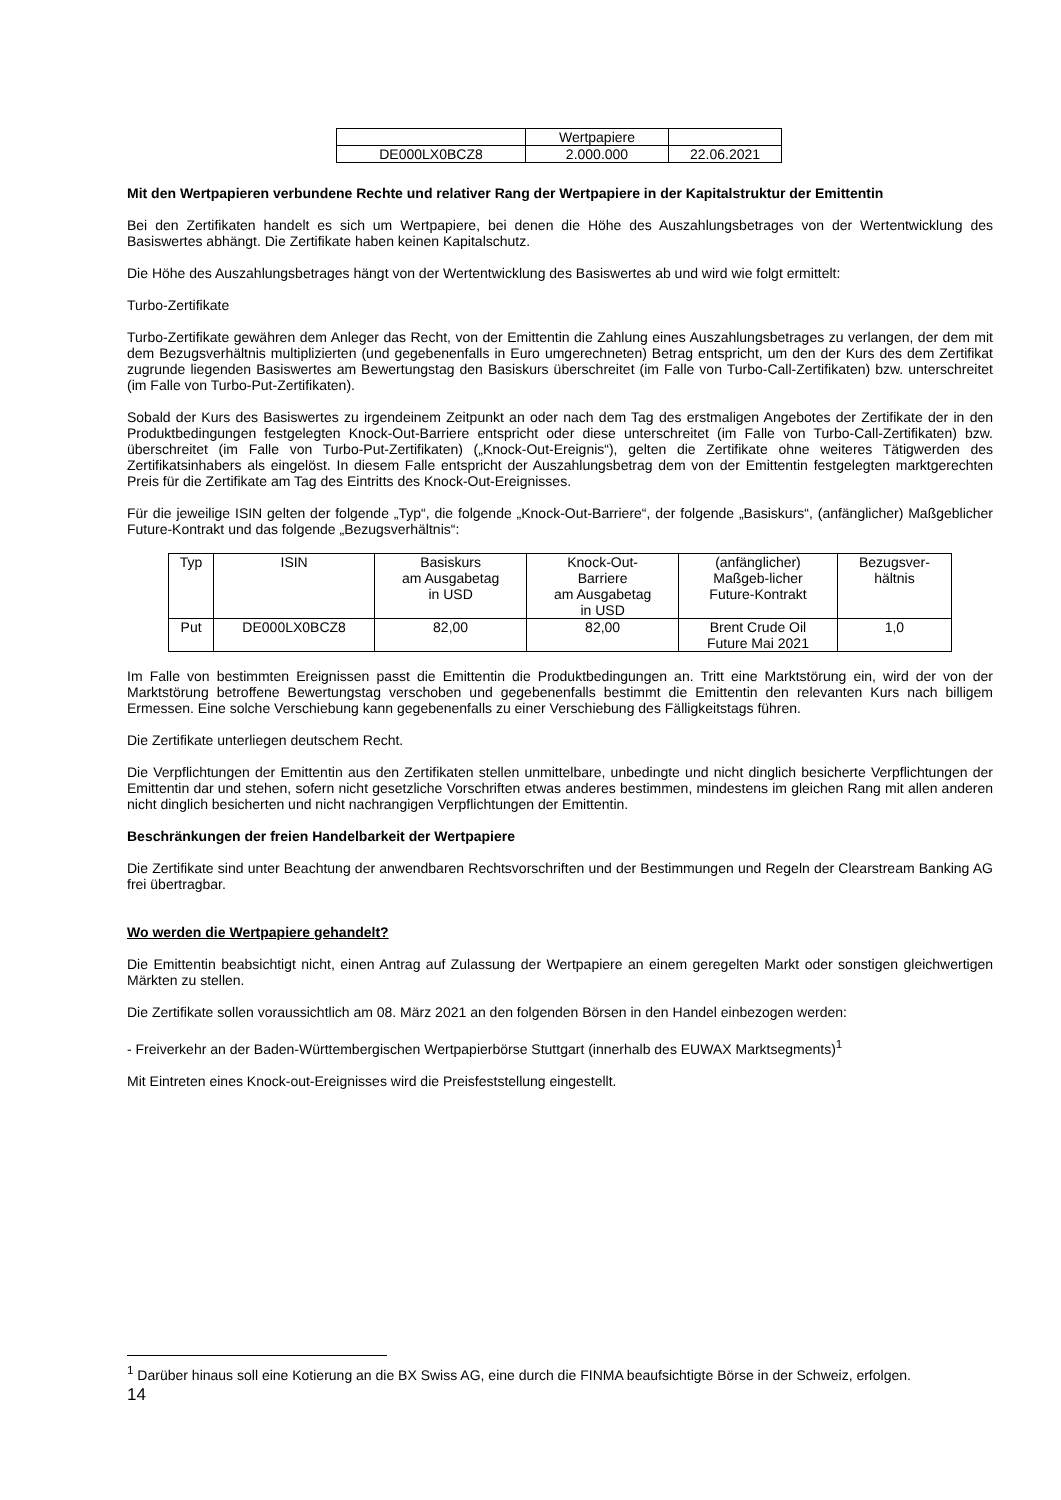| | Wertpapiere | |
| DE000LX0BCZ8 | 2.000.000 | 22.06.2021 |
Mit den Wertpapieren verbundene Rechte und relativer Rang der Wertpapiere in der Kapitalstruktur der Emittentin
Bei den Zertifikaten handelt es sich um Wertpapiere, bei denen die Höhe des Auszahlungsbetrages von der Wertentwicklung des Basiswertes abhängt. Die Zertifikate haben keinen Kapitalschutz.
Die Höhe des Auszahlungsbetrages hängt von der Wertentwicklung des Basiswertes ab und wird wie folgt ermittelt:
Turbo-Zertifikate
Turbo-Zertifikate gewähren dem Anleger das Recht, von der Emittentin die Zahlung eines Auszahlungsbetrages zu verlangen, der dem mit dem Bezugsverhältnis multiplizierten (und gegebenenfalls in Euro umgerechneten) Betrag entspricht, um den der Kurs des dem Zertifikat zugrunde liegenden Basiswertes am Bewertungstag den Basiskurs überschreitet (im Falle von Turbo-Call-Zertifikaten) bzw. unterschreitet (im Falle von Turbo-Put-Zertifikaten).
Sobald der Kurs des Basiswertes zu irgendeinem Zeitpunkt an oder nach dem Tag des erstmaligen Angebotes der Zertifikate der in den Produktbedingungen festgelegten Knock-Out-Barriere entspricht oder diese unterschreitet (im Falle von Turbo-Call-Zertifikaten) bzw. überschreitet (im Falle von Turbo-Put-Zertifikaten) („Knock-Out-Ereignis“), gelten die Zertifikate ohne weiteres Tätigwerden des Zertifikatsinhabers als eingelöst. In diesem Falle entspricht der Auszahlungsbetrag dem von der Emittentin festgelegten marktgerechten Preis für die Zertifikate am Tag des Eintritts des Knock-Out-Ereignisses.
Für die jeweilige ISIN gelten der folgende „Typ“, die folgende „Knock-Out-Barriere“, der folgende „Basiskurs“, (anfänglicher) Maßgeblicher Future-Kontrakt und das folgende „Bezugsverhältnis“:
| Typ | ISIN | Basiskurs am Ausgabetag in USD | Knock-Out- Barriere am Ausgabetag in USD | (anfänglicher) Maßgeb-licher Future-Kontrakt | Bezugsver- hältnis |
| Put | DE000LX0BCZ8 | 82,00 | 82,00 | Brent Crude Oil Future Mai 2021 | 1,0 |
Im Falle von bestimmten Ereignissen passt die Emittentin die Produktbedingungen an. Tritt eine Marktstörung ein, wird der von der Marktstörung betroffene Bewertungstag verschoben und gegebenenfalls bestimmt die Emittentin den relevanten Kurs nach billigem Ermessen. Eine solche Verschiebung kann gegebenenfalls zu einer Verschiebung des Fälligkeitstags führen.
Die Zertifikate unterliegen deutschem Recht.
Die Verpflichtungen der Emittentin aus den Zertifikaten stellen unmittelbare, unbedingte und nicht dinglich besicherte Verpflichtungen der Emittentin dar und stehen, sofern nicht gesetzliche Vorschriften etwas anderes bestimmen, mindestens im gleichen Rang mit allen anderen nicht dinglich besicherten und nicht nachrangigen Verpflichtungen der Emittentin.
Beschränkungen der freien Handelbarkeit der Wertpapiere
Die Zertifikate sind unter Beachtung der anwendbaren Rechtsvorschriften und der Bestimmungen und Regeln der Clearstream Banking AG frei übertragbar.
Wo werden die Wertpapiere gehandelt?
Die Emittentin beabsichtigt nicht, einen Antrag auf Zulassung der Wertpapiere an einem geregelten Markt oder sonstigen gleichwertigen Märkten zu stellen.
Die Zertifikate sollen voraussichtlich am 08. März 2021 an den folgenden Börsen in den Handel einbezogen werden:
- Freiverkehr an der Baden-Württembergischen Wertpapierbörse Stuttgart (innerhalb des EUWAX Marktsegments)<sup>1</sup>
Mit Eintreten eines Knock-out-Ereignisses wird die Preisfeststellung eingestellt.
<sup>1</sup> Darüber hinaus soll eine Kotierung an die BX Swiss AG, eine durch die FINMA beaufsichtigte Börse in der Schweiz, erfolgen.
14